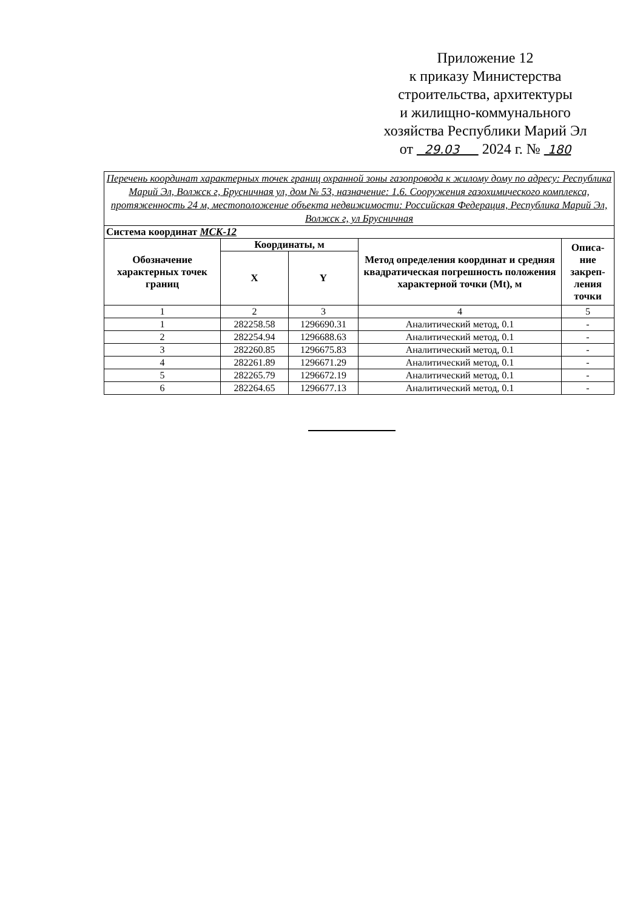Приложение 12
к приказу Министерства
строительства, архитектуры
и жилищно-коммунального
хозяйства Республики Марий Эл
от 29.03 2024 г. № 180
| Перечень координат характерных точек границ охранной зоны газопровода к жилому дому по адресу: Республика Марий Эл, Волжск г, Брусничная ул, дом № 53, назначение: 1.6. Сооружения газохимического комплекса, протяженность 24 м, местоположение объекта недвижимости: Российская Федерация, Республика Марий Эл, Волжск г, ул Брусничная | | | | |
| Система координат МСК-12 | | | | |
| Обозначение характерных точек границ | Координаты, м | | Метод определения координат и средняя квадратическая погрешность положения характерной точки (Mt), м | Описа-ние закреп-ления точки |
| | X | Y | | |
| 1 | 2 | 3 | 4 | 5 |
| 1 | 282258.58 | 1296690.31 | Аналитический метод, 0.1 | - |
| 2 | 282254.94 | 1296688.63 | Аналитический метод, 0.1 | - |
| 3 | 282260.85 | 1296675.83 | Аналитический метод, 0.1 | - |
| 4 | 282261.89 | 1296671.29 | Аналитический метод, 0.1 | - |
| 5 | 282265.79 | 1296672.19 | Аналитический метод, 0.1 | - |
| 6 | 282264.65 | 1296677.13 | Аналитический метод, 0.1 | - |